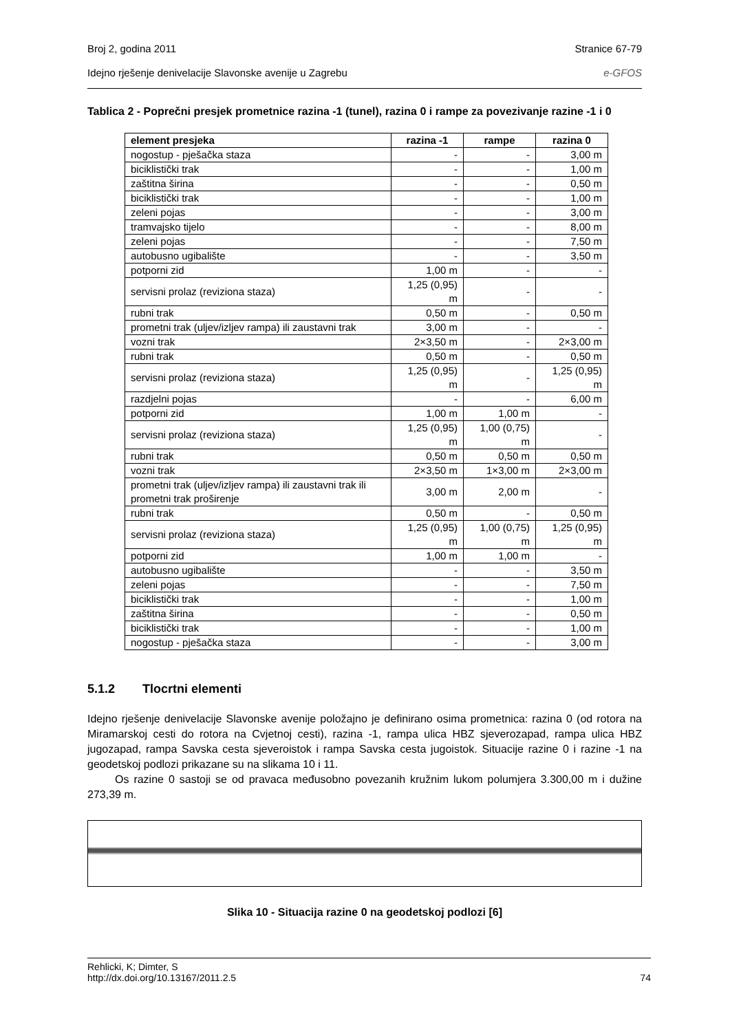Broj 2, godina 2011 Stranice 67-79
Idejno rješenje denivelacije Slavonske avenije u Zagrebu e-GFOS
Tablica 2 - Poprečni presjek prometnice razina -1 (tunel), razina 0 i rampe za povezivanje razine -1 i 0
| element presjeka | razina -1 | rampe | razina 0 |
| --- | --- | --- | --- |
| nogostup - pješačka staza | - | - | 3,00 m |
| biciklistički trak | - | - | 1,00 m |
| zaštitna širina | - | - | 0,50 m |
| biciklistički trak | - | - | 1,00 m |
| zeleni pojas | - | - | 3,00 m |
| tramvajsko tijelo | - | - | 8,00 m |
| zeleni pojas | - | - | 7,50 m |
| autobusno ugibalište | - | - | 3,50 m |
| potporni zid | 1,00 m | - | - |
| servisni prolaz (reviziona staza) | 1,25 (0,95) m | - | - |
| rubni trak | 0,50 m | - | 0,50 m |
| prometni trak (uljev/izljev rampa) ili zaustavni trak | 3,00 m | - | - |
| vozni trak | 2×3,50 m | - | 2×3,00 m |
| rubni trak | 0,50 m | - | 0,50 m |
| servisni prolaz (reviziona staza) | 1,25 (0,95) m | - | 1,25 (0,95) m |
| razdjelni pojas | - | - | 6,00 m |
| potporni zid | 1,00 m | 1,00 m | - |
| servisni prolaz (reviziona staza) | 1,25 (0,95) m | 1,00 (0,75) m | - |
| rubni trak | 0,50 m | 0,50 m | 0,50 m |
| vozni trak | 2×3,50 m | 1×3,00 m | 2×3,00 m |
| prometni trak (uljev/izljev rampa) ili zaustavni trak ili prometni trak proširenje | 3,00 m | 2,00 m | - |
| rubni trak | 0,50 m | - | 0,50 m |
| servisni prolaz (reviziona staza) | 1,25 (0,95) m | 1,00 (0,75) m | 1,25 (0,95) m |
| potporni zid | 1,00 m | 1,00 m | - |
| autobusno ugibalište | - | - | 3,50 m |
| zeleni pojas | - | - | 7,50 m |
| biciklistički trak | - | - | 1,00 m |
| zaštitna širina | - | - | 0,50 m |
| biciklistički trak | - | - | 1,00 m |
| nogostup - pješačka staza | - | - | 3,00 m |
5.1.2 Tlocrtni elementi
Idejno rješenje denivelacije Slavonske avenije položajno je definirano osima prometnica: razina 0 (od rotora na Miramarskoj cesti do rotora na Cvjetnoj cesti), razina -1, rampa ulica HBZ sjeverozapad, rampa ulica HBZ jugozapad, rampa Savska cesta sjeveroistok i rampa Savska cesta jugoistok. Situacije razine 0 i razine -1 na geodetskoj podlozi prikazane su na slikama 10 i 11.
Os razine 0 sastoji se od pravaca međusobno povezanih kružnim lukom polumjera 3.300,00 m i dužine 273,39 m.
Slika 10 - Situacija razine 0 na geodetskoj podlozi [6]
Rehlicki, K; Dimter, S
http://dx.doi.org/10.13167/2011.2.5 74